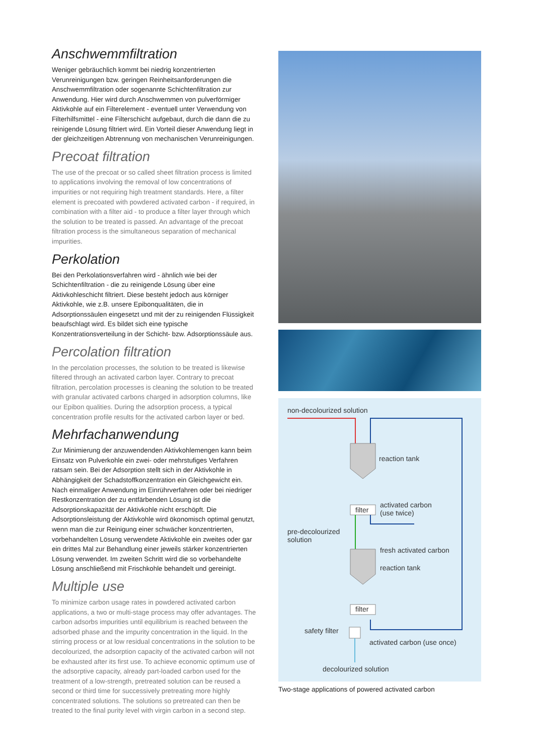Anschwemmfiltration
Weniger gebräuchlich kommt bei niedrig konzentrierten Verunreinigungen bzw. geringen Reinheitsanforderungen die Anschwemmfiltration oder sogenannte Schichtenfiltration zur Anwendung. Hier wird durch Anschwemmen von pulverförmiger Aktivkohle auf ein Filterelement - eventuell unter Verwendung von Filterhilfsmittel - eine Filterschicht aufgebaut, durch die dann die zu reinigende Lösung filtriert wird. Ein Vorteil dieser Anwendung liegt in der gleichzeitigen Abtrennung von mechanischen Verunreinigungen.
Precoat filtration
The use of the precoat or so called sheet filtration process is limited to applications involving the removal of low concentrations of impurities or not requiring high treatment standards. Here, a filter element is precoated with powdered activated carbon - if required, in combination with a filter aid - to produce a filter layer through which the solution to be treated is passed. An advantage of the precoat filtration process is the simultaneous separation of mechanical impurities.
Perkolation
Bei den Perkolationsverfahren wird - ähnlich wie bei der Schichtenfiltration - die zu reinigende Lösung über eine Aktivkohleschicht filtriert. Diese besteht jedoch aus körniger Aktivkohle, wie z.B. unsere Epibonqualitäten, die in Adsorptionssäulen eingesetzt und mit der zu reinigenden Flüssigkeit beaufschlagt wird. Es bildet sich eine typische Konzentrationsverteilung in der Schicht- bzw. Adsorptionssäule aus.
Percolation filtration
In the percolation processes, the solution to be treated is likewise filtered through an activated carbon layer. Contrary to precoat filtration, percolation processes is cleaning the solution to be treated with granular activated carbons charged in adsorption columns, like our Epibon qualities. During the adsorption process, a typical concentration profile results for the activated carbon layer or bed.
Mehrfachanwendung
Zur Minimierung der anzuwendenden Aktivkohlemengen kann beim Einsatz von Pulverkohle ein zwei- oder mehrstufiges Verfahren ratsam sein. Bei der Adsorption stellt sich in der Aktivkohle in Abhängigkeit der Schadstoffkonzentration ein Gleichgewicht ein. Nach einmaliger Anwendung im Einrührverfahren oder bei niedriger Restkonzentration der zu entfärbenden Lösung ist die Adsorptionskapazität der Aktivkohle nicht erschöpft. Die Adsorptionsleistung der Aktivkohle wird ökonomisch optimal genutzt, wenn man die zur Reinigung einer schwächer konzentrierten, vorbehandelten Lösung verwendete Aktivkohle ein zweites oder gar ein drittes Mal zur Behandlung einer jeweils stärker konzentrierten Lösung verwendet. Im zweiten Schritt wird die so vorbehandelte Lösung anschließend mit Frischkohle behandelt und gereinigt.
Multiple use
To minimize carbon usage rates in powdered activated carbon applications, a two or multi-stage process may offer advantages. The carbon adsorbs impurities until equilibrium is reached between the adsorbed phase and the impurity concentration in the liquid. In the stirring process or at low residual concentrations in the solution to be decolourized, the adsorption capacity of the activated carbon will not be exhausted after its first use. To achieve economic optimum use of the adsorptive capacity, already part-loaded carbon used for the treatment of a low-strength, pretreated solution can be reused a second or third time for successively pretreating more highly concentrated solutions. The solutions so pretreated can then be treated to the final purity level with virgin carbon in a second step.
non-decolourized solution
reaction tank
filter
activated carbon
(use twice)
pre-decolourized
solution
fresh activated carbon
reaction tank
filter
safety filter
activated carbon (use once)
decolourized solution
Two-stage applications of powered activated carbon